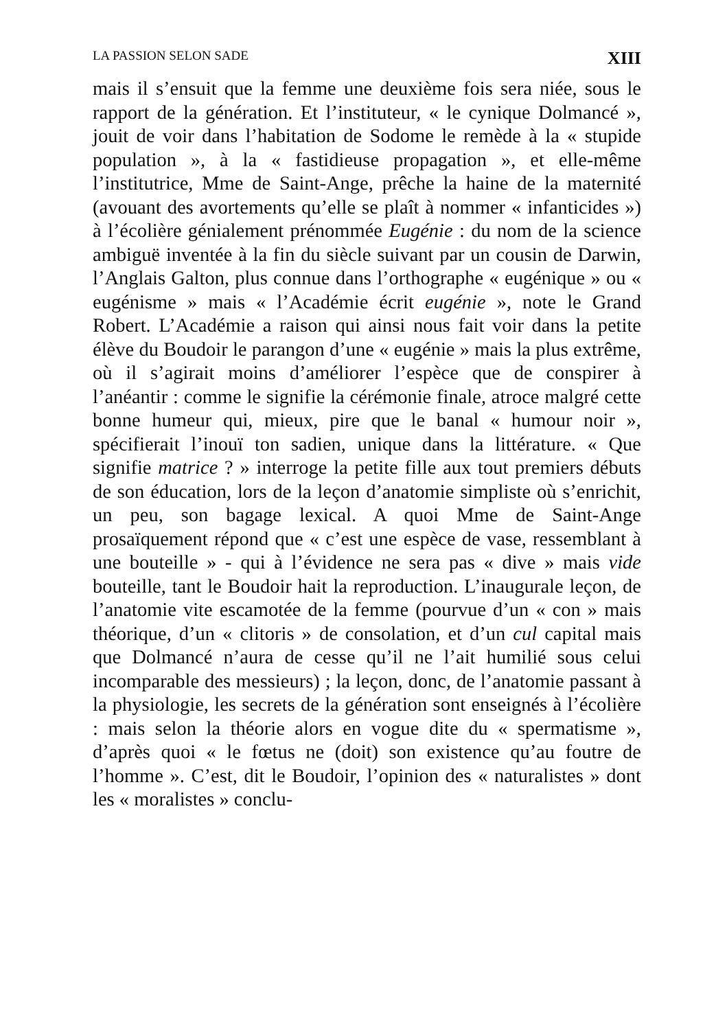LA PASSION SELON SADE XIII
mais il s’ensuit que la femme une deuxième fois sera niée, sous le rapport de la génération. Et l’instituteur, « le cynique Dolmancé », jouit de voir dans l’habitation de Sodome le remède à la « stupide population », à la « fastidieuse propagation », et elle-même l’institutrice, Mme de Saint-Ange, prêche la haine de la maternité (avouant des avortements qu’elle se plaît à nommer « infanticides ») à l’écolière génialement prénommée Eugénie : du nom de la science ambiguë inventée à la fin du siècle suivant par un cousin de Darwin, l’Anglais Galton, plus connue dans l’orthographe « eugénique » ou « eugénisme » mais « l’Académie écrit eugénie », note le Grand Robert. L’Académie a raison qui ainsi nous fait voir dans la petite élève du Boudoir le parangon d’une « eugénie » mais la plus extrême, où il s’agirait moins d’améliorer l’espèce que de conspirer à l’anéantir : comme le signifie la cérémonie finale, atroce malgré cette bonne humeur qui, mieux, pire que le banal « humour noir », spécifierait l’inouï ton sadien, unique dans la littérature. « Que signifie matrice ? » interroge la petite fille aux tout premiers débuts de son éducation, lors de la leçon d’anatomie simpliste où s’enrichit, un peu, son bagage lexical. A quoi Mme de Saint-Ange prosaïquement répond que « c’est une espèce de vase, ressemblant à une bouteille » - qui à l’évidence ne sera pas « dive » mais vide bouteille, tant le Boudoir hait la reproduction. L’inaugurale leçon, de l’anatomie vite escamotée de la femme (pourvue d’un « con » mais théorique, d’un « clitoris » de consolation, et d’un cul capital mais que Dolmancé n’aura de cesse qu’il ne l’ait humilié sous celui incomparable des messieurs) ; la leçon, donc, de l’anatomie passant à la physiologie, les secrets de la génération sont enseignés à l’écolière : mais selon la théorie alors en vogue dite du « spermatisme », d’après quoi « le fœtus ne (doit) son existence qu’au foutre de l’homme ». C’est, dit le Boudoir, l’opinion des « naturalistes » dont les « moralistes » conclu-